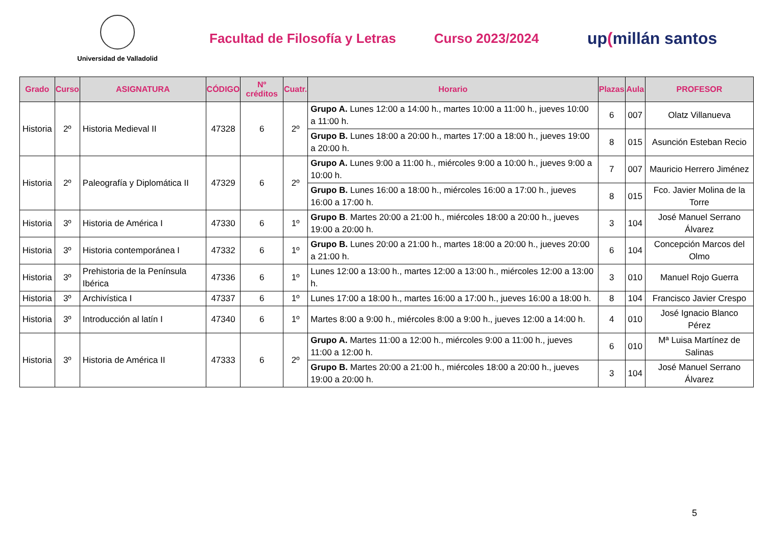Universidad de Valladolid
Facultad de Filosofía y Letras
Curso 2023/2024
up(millán santos
| Grado | Curso | ASIGNATURA | CÓDIGO | Nº créditos | Cuatr. | Horario | Plazas | Aula | PROFESOR |
| --- | --- | --- | --- | --- | --- | --- | --- | --- | --- |
| Historia | 2º | Historia Medieval II | 47328 | 6 | 2º | Grupo A. Lunes 12:00 a 14:00 h., martes 10:00 a 11:00 h., jueves 10:00 a 11:00 h. | 6 | 007 | Olatz Villanueva |
| | | | | | | Grupo B. Lunes 18:00 a 20:00 h., martes 17:00 a 18:00 h., jueves 19:00 a 20:00 h. | 8 | 015 | Asunción Esteban Recio |
| Historia | 2º | Paleografía y Diplomática II | 47329 | 6 | 2º | Grupo A. Lunes 9:00 a 11:00 h., miércoles 9:00 a 10:00 h., jueves 9:00 a 10:00 h. | 7 | 007 | Mauricio Herrero Jiménez |
| | | | | | | Grupo B. Lunes 16:00 a 18:00 h., miércoles 16:00 a 17:00 h., jueves 16:00 a 17:00 h. | 8 | 015 | Fco. Javier Molina de la Torre |
| Historia | 3º | Historia de América I | 47330 | 6 | 1º | Grupo B . Martes 20:00 a 21:00 h., miércoles 18:00 a 20:00 h., jueves 19:00 a 20:00 h. | 3 | 104 | José Manuel Serrano Álvarez |
| Historia | 3º | Historia contemporánea I | 47332 | 6 | 1º | Grupo B. Lunes 20:00 a 21:00 h., martes 18:00 a 20:00 h., jueves 20:00 a 21:00 h. | 6 | 104 | Concepción Marcos del Olmo |
| Historia | 3º | Prehistoria de la Península Ibérica | 47336 | 6 | 1º | Lunes 12:00 a 13:00 h., martes 12:00 a 13:00 h., miércoles 12:00 a 13:00 h. | 3 | 010 | Manuel Rojo Guerra |
| Historia | 3º | Archivística I | 47337 | 6 | 1º | Lunes 17:00 a 18:00 h., martes 16:00 a 17:00 h., jueves 16:00 a 18:00 h. | 8 | 104 | Francisco Javier Crespo |
| Historia | 3º | Introducción al latín I | 47340 | 6 | 1º | Martes 8:00 a 9:00 h., miércoles 8:00 a 9:00 h., jueves 12:00 a 14:00 h. | 4 | 010 | José Ignacio Blanco Pérez |
| Historia | 3º | Historia de América II | 47333 | 6 | 2º | Grupo A. Martes 11:00 a 12:00 h., miércoles 9:00 a 11:00 h., jueves 11:00 a 12:00 h. | 6 | 010 | Mª Luisa Martínez de Salinas |
| | | | | | | Grupo B. Martes 20:00 a 21:00 h., miércoles 18:00 a 20:00 h., jueves 19:00 a 20:00 h. | 3 | 104 | José Manuel Serrano Álvarez |
5